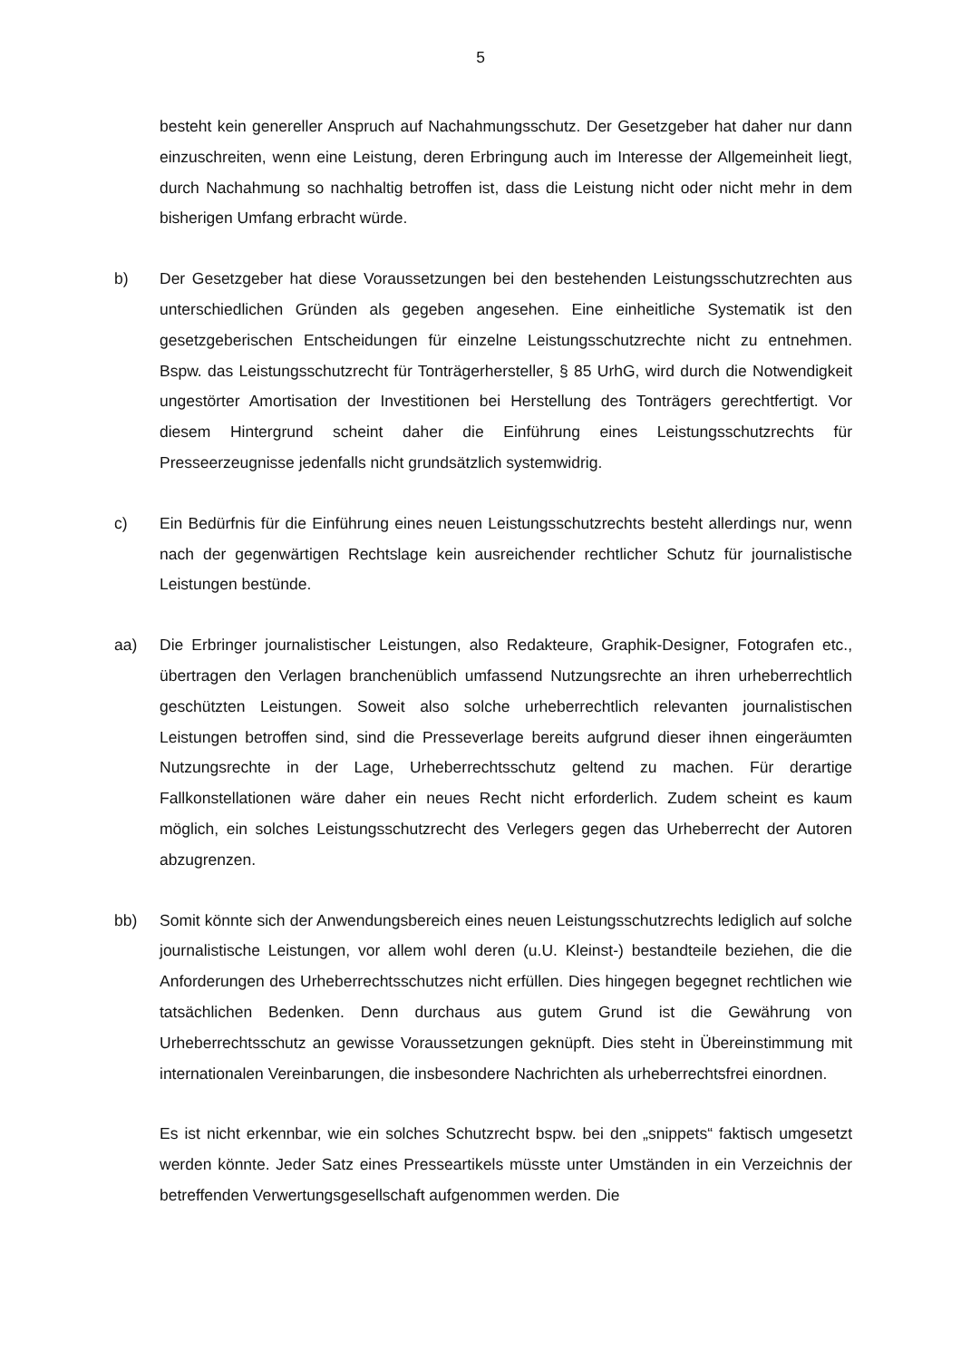5
besteht kein genereller Anspruch auf Nachahmungsschutz. Der Gesetzgeber hat daher nur dann einzuschreiten, wenn eine Leistung, deren Erbringung auch im Interesse der Allgemeinheit liegt, durch Nachahmung so nachhaltig betroffen ist, dass die Leistung nicht oder nicht mehr in dem bisherigen Umfang erbracht würde.
b) Der Gesetzgeber hat diese Voraussetzungen bei den bestehenden Leistungsschutzrechten aus unterschiedlichen Gründen als gegeben angesehen. Eine einheitliche Systematik ist den gesetzgeberischen Entscheidungen für einzelne Leistungsschutzrechte nicht zu entnehmen. Bspw. das Leistungsschutzrecht für Tonträgerhersteller, § 85 UrhG, wird durch die Notwendigkeit ungestörter Amortisation der Investitionen bei Herstellung des Tonträgers gerechtfertigt. Vor diesem Hintergrund scheint daher die Einführung eines Leistungsschutzrechts für Presseerzeugnisse jedenfalls nicht grundsätzlich systemwidrig.
c) Ein Bedürfnis für die Einführung eines neuen Leistungsschutzrechts besteht allerdings nur, wenn nach der gegenwärtigen Rechtslage kein ausreichender rechtlicher Schutz für journalistische Leistungen bestünde.
aa) Die Erbringer journalistischer Leistungen, also Redakteure, Graphik-Designer, Fotografen etc., übertragen den Verlagen branchenüblich umfassend Nutzungsrechte an ihren urheberrechtlich geschützten Leistungen. Soweit also solche urheberrechtlich relevanten journalistischen Leistungen betroffen sind, sind die Presseverlage bereits aufgrund dieser ihnen eingeräumten Nutzungsrechte in der Lage, Urheberrechtsschutz geltend zu machen. Für derartige Fallkonstellationen wäre daher ein neues Recht nicht erforderlich. Zudem scheint es kaum möglich, ein solches Leistungsschutzrecht des Verlegers gegen das Urheberrecht der Autoren abzugrenzen.
bb) Somit könnte sich der Anwendungsbereich eines neuen Leistungsschutzrechts lediglich auf solche journalistische Leistungen, vor allem wohl deren (u.U. Kleinst-) bestandteile beziehen, die die Anforderungen des Urheberrechtsschutzes nicht erfüllen. Dies hingegen begegnet rechtlichen wie tatsächlichen Bedenken. Denn durchaus aus gutem Grund ist die Gewährung von Urheberrechtsschutz an gewisse Voraussetzungen geknüpft. Dies steht in Übereinstimmung mit internationalen Vereinbarungen, die insbesondere Nachrichten als urheberrechtsfrei einordnen.
Es ist nicht erkennbar, wie ein solches Schutzrecht bspw. bei den „snippets“ faktisch umgesetzt werden könnte. Jeder Satz eines Presseartikels müsste unter Umständen in ein Verzeichnis der betreffenden Verwertungsgesellschaft aufgenommen werden. Die